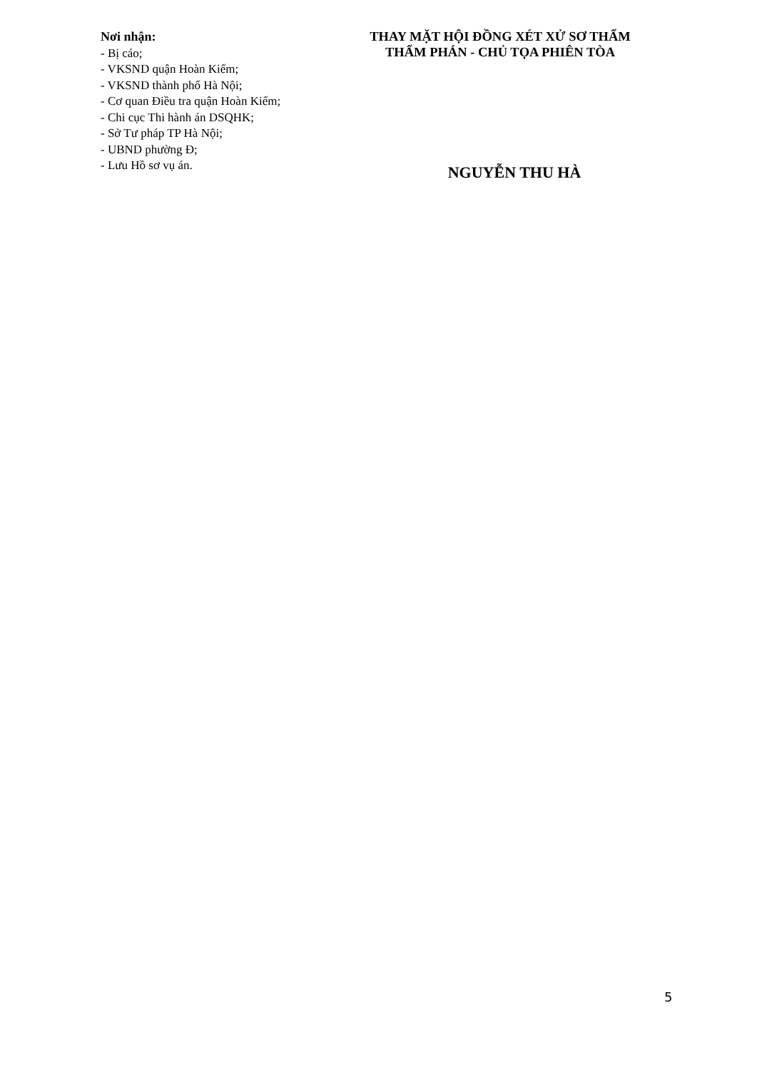Nơi nhận:
- Bị cáo;
- VKSND quận Hoàn Kiếm;
- VKSND thành phố Hà Nội;
- Cơ quan Điều tra quận Hoàn Kiếm;
- Chi cục Thi hành án DSQHK;
- Sở Tư pháp TP Hà Nội;
- UBND phường Đ;
- Lưu Hồ sơ vụ án.
THAY MẶT HỘI ĐỒNG XÉT XỬ SƠ THẨM
THẨM PHÁN - CHỦ TỌA PHIÊN TÒA
NGUYỄN THU HÀ
5